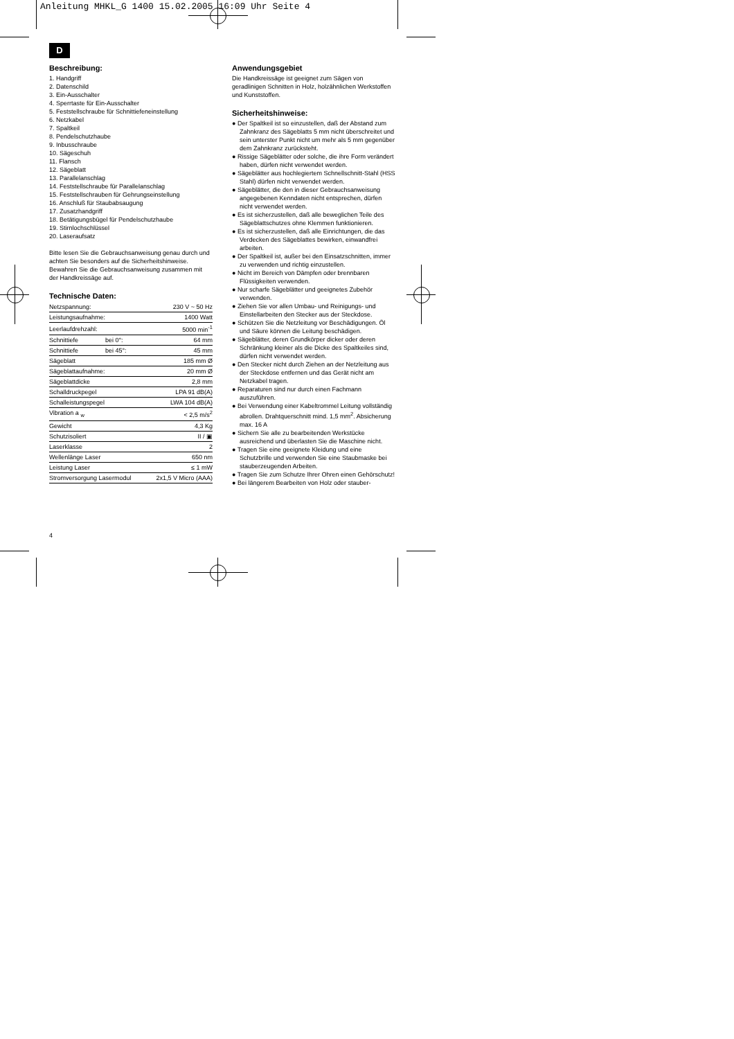Anleitung MHKL_G 1400 15.02.2005 16:09 Uhr Seite 4
D
Beschreibung:
1. Handgriff
2. Datenschild
3. Ein-Ausschalter
4. Sperrtaste für Ein-Ausschalter
5. Feststellschraube für Schnittiefeneinstellung
6. Netzkabel
7. Spaltkeil
8. Pendelschutzhaube
9. Inbusschraube
10. Sägeschuh
11. Flansch
12. Sägeblatt
13. Parallelanschlag
14. Feststellschraube für Parallelanschlag
15. Feststellschrauben für Gehrungseinstellung
16. Anschluß für Staubabsaugung
17. Zusatzhandgriff
18. Betätigungsbügel für Pendelschutzhaube
19. Stirnlochschlüssel
20. Laseraufsatz
Bitte lesen Sie die Gebrauchsanweisung genau durch und achten Sie besonders auf die Sicherheitshinweise. Bewahren Sie die Gebrauchsanweisung zusammen mit der Handkreissäge auf.
Technische Daten:
| Netzspannung: | | 230 V ~ 50 Hz |
| Leistungsaufnahme: | | 1400 Watt |
| Leerlaufdrehzahl: | | 5000 min<sup>-1</sup> |
| Schnittiefe | bei 0°: | 64 mm |
| Schnittiefe | bei 45°: | 45 mm |
| Sägeblatt | | 185 mm Ø |
| Sägeblattaufnahme: | | 20 mm Ø |
| Sägeblattdicke | | 2,8 mm |
| Schalldruckpegel | | LPA 91 dB(A) |
| Schalleistungspegel | | LWA 104 dB(A) |
| Vibration a <sub>w</sub> | | < 2,5 m/s<sup>2</sup> |
| Gewicht | | 4,3 Kg |
| Schutzisoliert | | II / ▣ |
| Laserklasse | | 2 |
| Wellenlänge Laser | | 650 nm |
| Leistung Laser | | ≤ 1 mW |
| Stromversorgung Lasermodul | | 2x1,5 V Micro (AAA) |
Anwendungsgebiet
Die Handkreissäge ist geeignet zum Sägen von geradlinigen Schnitten in Holz, holzähnlichen Werkstoffen und Kunststoffen.
Sicherheitshinweise:
● Der Spaltkeil ist so einzustellen, daß der Abstand zum Zahnkranz des Sägeblatts 5 mm nicht überschreitet und sein unterster Punkt nicht um mehr als 5 mm gegenüber dem Zahnkranz zurücksteht.
● Rissige Sägeblätter oder solche, die ihre Form verändert haben, dürfen nicht verwendet werden.
● Sägeblätter aus hochlegiertem Schnellschnitt-Stahl (HSS Stahl) dürfen nicht verwendet werden.
● Sägeblätter, die den in dieser Gebrauchsanweisung angegebenen Kenndaten nicht entsprechen, dürfen nicht verwendet werden.
● Es ist sicherzustellen, daß alle beweglichen Teile des Sägeblattschutzes ohne Klemmen funktionieren.
● Es ist sicherzustellen, daß alle Einrichtungen, die das Verdecken des Sägeblattes bewirken, einwandfrei arbeiten.
● Der Spaltkeil ist, außer bei den Einsatzschnitten, immer zu verwenden und richtig einzustellen.
● Nicht im Bereich von Dämpfen oder brennbaren Flüssigkeiten verwenden.
● Nur scharfe Sägeblätter und geeignetes Zubehör verwenden.
● Ziehen Sie vor allen Umbau- und Reinigungs- und Einstellarbeiten den Stecker aus der Steckdose.
● Schützen Sie die Netzleitung vor Beschädigungen. Öl und Säure können die Leitung beschädigen.
● Sägeblätter, deren Grundkörper dicker oder deren Schränkung kleiner als die Dicke des Spaltkeiles sind, dürfen nicht verwendet werden.
● Den Stecker nicht durch Ziehen an der Netzleitung aus der Steckdose entfernen und das Gerät nicht am Netzkabel tragen.
● Reparaturen sind nur durch einen Fachmann auszuführen.
● Bei Verwendung einer Kabeltrommel Leitung vollständig abrollen. Drahtquerschnitt mind. 1,5 mm<sup>2</sup>. Absicherung max. 16 A
● Sichern Sie alle zu bearbeitenden Werkstücke ausreichend und überlasten Sie die Maschine nicht.
● Tragen Sie eine geeignete Kleidung und eine Schutzbrille und verwenden Sie eine Staubmaske bei stauberzeugenden Arbeiten.
● Tragen Sie zum Schutze Ihrer Ohren einen Gehörschutz!
● Bei längerem Bearbeiten von Holz oder stauber-
4